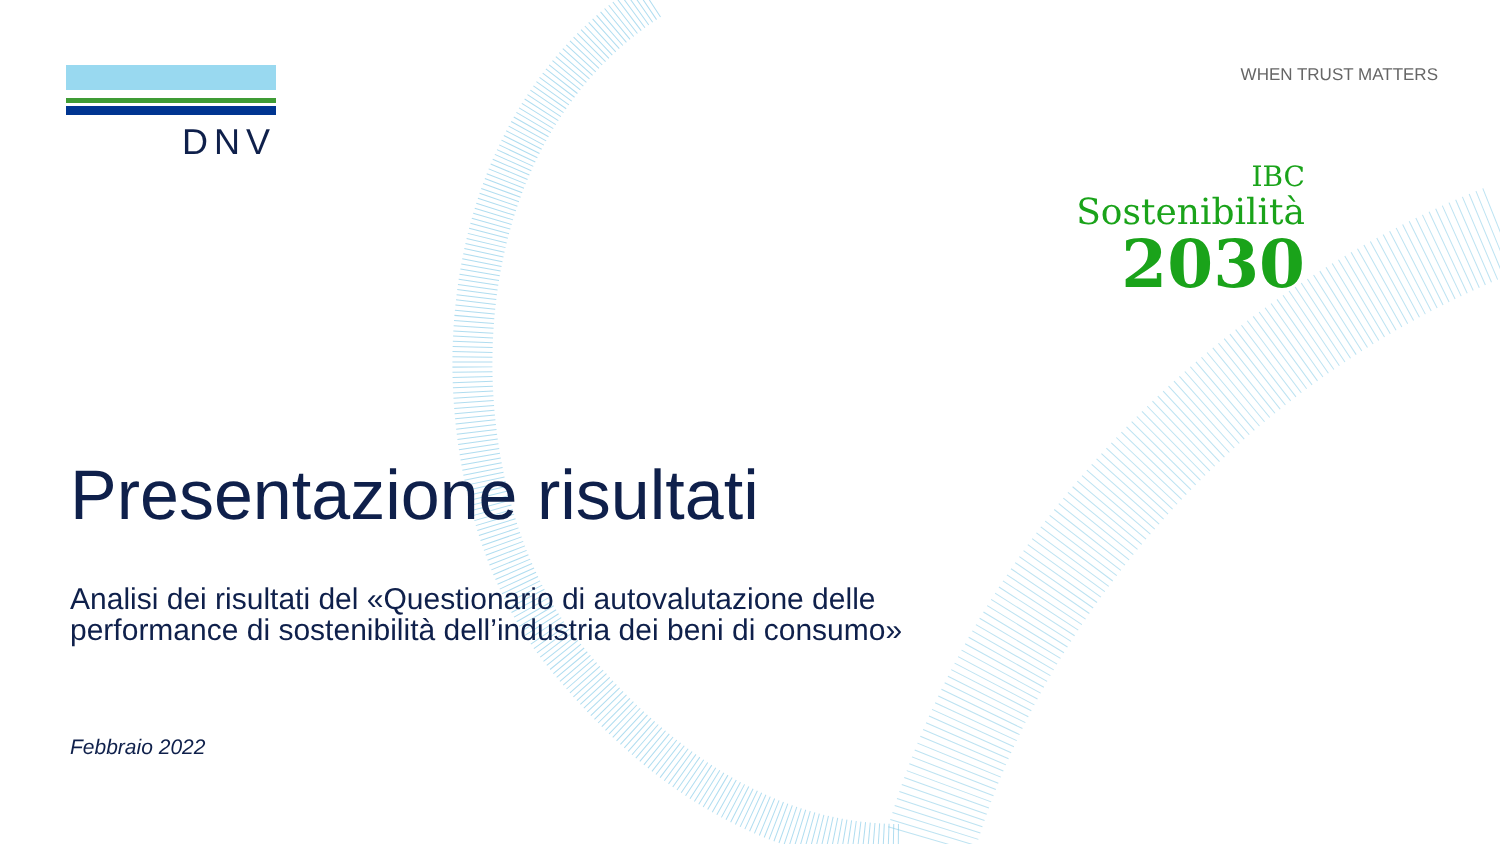DNV
WHEN TRUST MATTERS
IBC
Sostenibilità
2030
Presentazione risultati
Analisi dei risultati del «Questionario di autovalutazione delle
performance di sostenibilità dell’industria dei beni di consumo»
Febbraio 2022